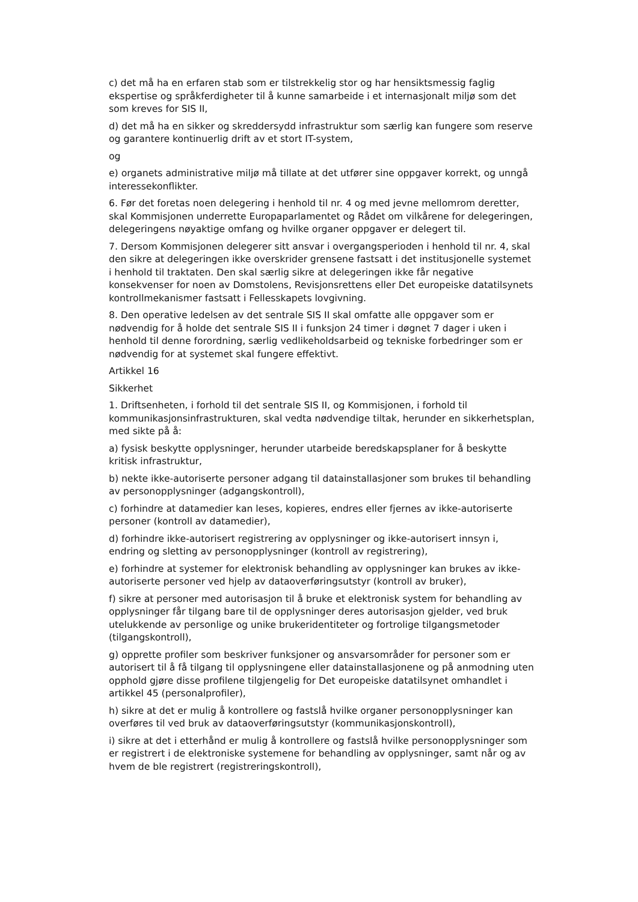c) det må ha en erfaren stab som er tilstrekkelig stor og har hensiktsmessig faglig ekspertise og språkferdigheter til å kunne samarbeide i et internasjonalt miljø som det som kreves for SIS II,
d) det må ha en sikker og skreddersydd infrastruktur som særlig kan fungere som reserve og garantere kontinuerlig drift av et stort IT-system,
og
e) organets administrative miljø må tillate at det utfører sine oppgaver korrekt, og unngå interessekonflikter.
6. Før det foretas noen delegering i henhold til nr. 4 og med jevne mellomrom deretter, skal Kommisjonen underrette Europaparlamentet og Rådet om vilkårene for delegeringen, delegeringens nøyaktige omfang og hvilke organer oppgaver er delegert til.
7. Dersom Kommisjonen delegerer sitt ansvar i overgangsperioden i henhold til nr. 4, skal den sikre at delegeringen ikke overskrider grensene fastsatt i det institusjonelle systemet i henhold til traktaten. Den skal særlig sikre at delegeringen ikke får negative konsekvenser for noen av Domstolens, Revisjonsrettens eller Det europeiske datatilsynets kontrollmekanismer fastsatt i Fellesskapets lovgivning.
8. Den operative ledelsen av det sentrale SIS II skal omfatte alle oppgaver som er nødvendig for å holde det sentrale SIS II i funksjon 24 timer i døgnet 7 dager i uken i henhold til denne forordning, særlig vedlikeholdsarbeid og tekniske forbedringer som er nødvendig for at systemet skal fungere effektivt.
Artikkel 16
Sikkerhet
1. Driftsenheten, i forhold til det sentrale SIS II, og Kommisjonen, i forhold til kommunikasjonsinfrastrukturen, skal vedta nødvendige tiltak, herunder en sikkerhetsplan, med sikte på å:
a) fysisk beskytte opplysninger, herunder utarbeide beredskapsplaner for å beskytte kritisk infrastruktur,
b) nekte ikke-autoriserte personer adgang til datainstallasjoner som brukes til behandling av personopplysninger (adgangskontroll),
c) forhindre at datamedier kan leses, kopieres, endres eller fjernes av ikke-autoriserte personer (kontroll av datamedier),
d) forhindre ikke-autorisert registrering av opplysninger og ikke-autorisert innsyn i, endring og sletting av personopplysninger (kontroll av registrering),
e) forhindre at systemer for elektronisk behandling av opplysninger kan brukes av ikke-autoriserte personer ved hjelp av dataoverføringsutstyr (kontroll av bruker),
f) sikre at personer med autorisasjon til å bruke et elektronisk system for behandling av opplysninger får tilgang bare til de opplysninger deres autorisasjon gjelder, ved bruk utelukkende av personlige og unike brukeridentiteter og fortrolige tilgangsmetoder (tilgangskontroll),
g) opprette profiler som beskriver funksjoner og ansvarsområder for personer som er autorisert til å få tilgang til opplysningene eller datainstallasjonene og på anmodning uten opphold gjøre disse profilene tilgjengelig for Det europeiske datatilsynet omhandlet i artikkel 45 (personalprofiler),
h) sikre at det er mulig å kontrollere og fastslå hvilke organer personopplysninger kan overføres til ved bruk av dataoverføringsutstyr (kommunikasjonskontroll),
i) sikre at det i etterhånd er mulig å kontrollere og fastslå hvilke personopplysninger som er registrert i de elektroniske systemene for behandling av opplysninger, samt når og av hvem de ble registrert (registreringskontroll),